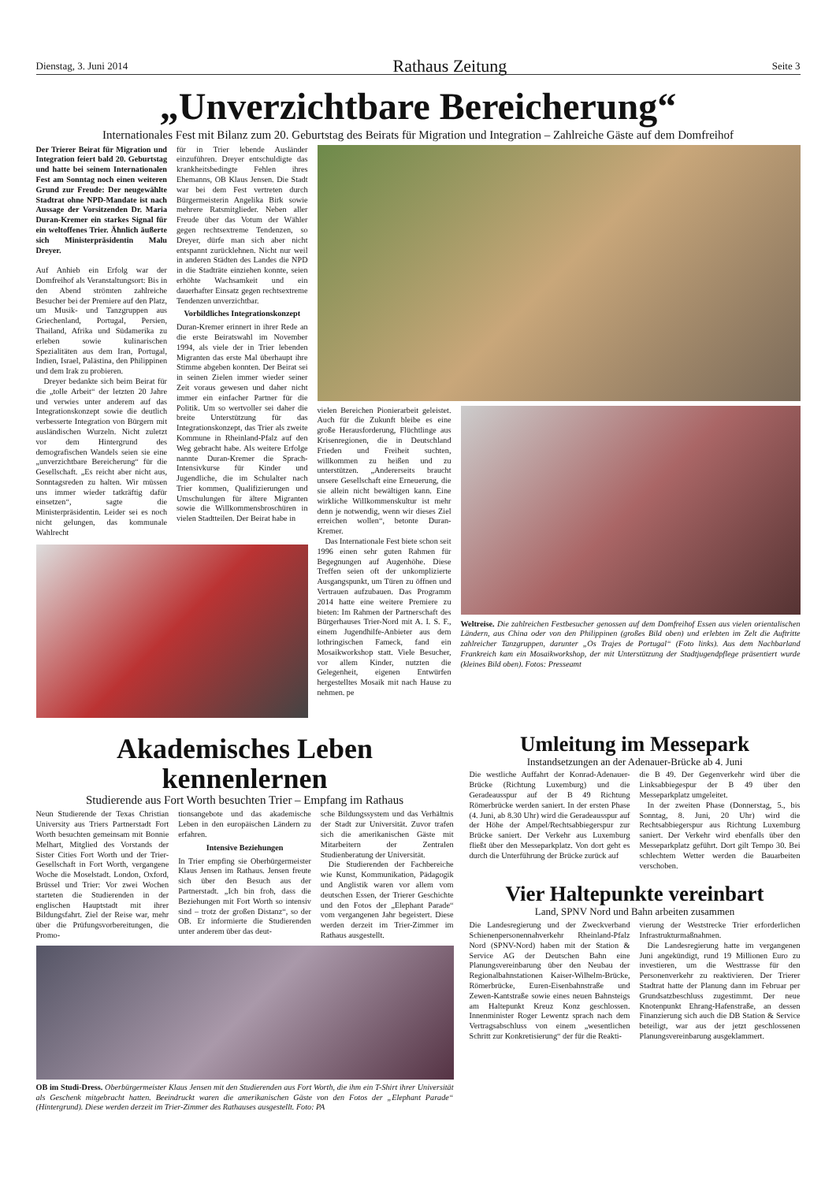Dienstag, 3. Juni 2014 Rathaus Zeitung Seite 3
„Unverzichtbare Bereicherung“
Internationales Fest mit Bilanz zum 20. Geburtstag des Beirats für Migration und Integration – Zahlreiche Gäste auf dem Domfreihof
Der Trierer Beirat für Migration und Integration feiert bald 20. Geburtstag und hatte bei seinem Internationalen Fest am Sonntag noch einen weiteren Grund zur Freude: Der neugewählte Stadtrat ohne NPD-Mandate ist nach Aussage der Vorsitzenden Dr. Maria Duran-Kremer ein starkes Signal für ein weltoffenes Trier. Ähnlich äußerte sich Ministerpräsidentin Malu Dreyer.
Auf Anhieb ein Erfolg war der Domfreihof als Veranstaltungsort: Bis in den Abend strömten zahlreiche Besucher bei der Premiere auf den Platz, um Musik- und Tanzgruppen aus Griechenland, Portugal, Persien, Thailand, Afrika und Südamerika zu erleben sowie kulinarischen Spezialitäten aus dem Iran, Portugal, Indien, Israel, Palästina, den Philippinen und dem Irak zu probieren.
Dreyer bedankte sich beim Beirat für die „tolle Arbeit“ der letzten 20 Jahre und verwies unter anderem auf das Integrationskonzept sowie die deutlich verbesserte Integration von Bürgern mit ausländischen Wurzeln. Nicht zuletzt vor dem Hintergrund des demografischen Wandels seien sie eine „unverzichtbare Bereicherung“ für die Gesellschaft. „Es reicht aber nicht aus, Sonntagsreden zu halten. Wir müssen uns immer wieder tatkräftig dafür einsetzen“, sagte die Ministerpräsidentin. Leider sei es noch nicht gelungen, das kommunale Wahlrecht
für in Trier lebende Ausländer einzuführen. Dreyer entschuldigte das krankheitsbedingte Fehlen ihres Ehemanns, OB Klaus Jensen. Die Stadt war bei dem Fest vertreten durch Bürgermeisterin Angelika Birk sowie mehrere Ratsmitglieder. Neben aller Freude über das Votum der Wähler gegen rechtsextreme Tendenzen, so Dreyer, dürfe man sich aber nicht entspannt zurücklehnen. Nicht nur weil in anderen Städten des Landes die NPD in die Stadträte einziehen konnte, seien erhöhte Wachsamkeit und ein dauerhafter Einsatz gegen rechtsextreme Tendenzen unverzichtbar.
Vorbildliches Integrationskonzept
Duran-Kremer erinnert in ihrer Rede an die erste Beiratswahl im November 1994, als viele der in Trier lebenden Migranten das erste Mal überhaupt ihre Stimme abgeben konnten. Der Beirat sei in seinen Zielen immer wieder seiner Zeit voraus gewesen und daher nicht immer ein einfacher Partner für die Politik. Um so wertvoller sei daher die breite Unterstützung für das Integrationskonzept, das Trier als zweite Kommune in Rheinland-Pfalz auf den Weg gebracht habe. Als weitere Erfolge nannte Duran-Kremer die Sprach-Intensivkurse für Kinder und Jugendliche, die im Schulalter nach Trier kommen, Qualifizierungen und Umschulungen für ältere Migranten sowie die Willkommensbroschüren in vielen Stadtteilen. Der Beirat habe in
vielen Bereichen Pionierarbeit geleistet. Auch für die Zukunft bleibe es eine große Herausforderung, Flüchtlinge aus Krisenregionen, die in Deutschland Frieden und Freiheit suchten, willkommen zu heißen und zu unterstützen. „Andererseits braucht unsere Gesellschaft eine Erneuerung, die sie allein nicht bewältigen kann. Eine wirkliche Willkommenskultur ist mehr denn je notwendig, wenn wir dieses Ziel erreichen wollen“, betonte Duran-Kremer.
Das Internationale Fest biete schon seit 1996 einen sehr guten Rahmen für Begegnungen auf Augenhöhe. Diese Treffen seien oft der unkomplizierte Ausgangspunkt, um Türen zu öffnen und Vertrauen aufzubauen. Das Programm 2014 hatte eine weitere Premiere zu bieten: Im Rahmen der Partnerschaft des Bürgerhauses Trier-Nord mit A. I. S. F., einem Jugendhilfe-Anbieter aus dem lothringischen Fameck, fand ein Mosaikworkshop statt. Viele Besucher, vor allem Kinder, nutzten die Gelegenheit, eigenen Entwürfen hergestelltes Mosaik mit nach Hause zu nehmen. pe
Weltreise. Die zahlreichen Festbesucher genossen auf dem Domfreihof Essen aus vielen orientalischen Ländern, aus China oder von den Philippinen (großes Bild oben) und erlebten im Zelt die Auftritte zahlreicher Tanzgruppen, darunter „Os Trajes de Portugal“ (Foto links). Aus dem Nachbarland Frankreich kam ein Mosaikworkshop, der mit Unterstützung der Stadtjugendpflege präsentiert wurde (kleines Bild oben). Fotos: Presseamt
Akademisches Leben kennenlernen
Studierende aus Fort Worth besuchten Trier – Empfang im Rathaus
Neun Studierende der Texas Christian University aus Triers Partnerstadt Fort Worth besuchten gemeinsam mit Bonnie Melhart, Mitglied des Vorstands der Sister Cities Fort Worth und der Trier-Gesellschaft in Fort Worth, vergangene Woche die Moselstadt. London, Oxford, Brüssel und Trier: Vor zwei Wochen starteten die Studierenden in der englischen Hauptstadt mit ihrer Bildungsfahrt. Ziel der Reise war, mehr über die Prüfungsvorbereitungen, die Promo-
tionsangebote und das akademische Leben in den europäischen Ländern zu erfahren.
Intensive Beziehungen
In Trier empfing sie Oberbürgermeister Klaus Jensen im Rathaus. Jensen freute sich über den Besuch aus der Partnerstadt. „Ich bin froh, dass die Beziehungen mit Fort Worth so intensiv sind – trotz der großen Distanz“, so der OB. Er informierte die Studierenden unter anderem über das deut-
sche Bildungssystem und das Verhältnis der Stadt zur Universität. Zuvor trafen sich die amerikanischen Gäste mit Mitarbeitern der Zentralen Studienberatung der Universität.
Die Studierenden der Fachbereiche wie Kunst, Kommunikation, Pädagogik und Anglistik waren vor allem vom deutschen Essen, der Trierer Geschichte und den Fotos der „Elephant Parade“ vom vergangenen Jahr begeistert. Diese werden derzeit im Trier-Zimmer im Rathaus ausgestellt.
OB im Studi-Dress. Oberbürgermeister Klaus Jensen mit den Studierenden aus Fort Worth, die ihm ein T-Shirt ihrer Universität als Geschenk mitgebracht hatten. Beeindruckt waren die amerikanischen Gäste von den Fotos der „Elephant Parade“ (Hintergrund). Diese werden derzeit im Trier-Zimmer des Rathauses ausgestellt. Foto: PA
Umleitung im Messepark
Instandsetzungen an der Adenauer-Brücke ab 4. Juni
Die westliche Auffahrt der Konrad-Adenauer-Brücke (Richtung Luxemburg) und die Geradeausspur auf der B 49 Richtung Römerbrücke werden saniert. In der ersten Phase (4. Juni, ab 8.30 Uhr) wird die Geradeausspur auf der Höhe der Ampel/Rechtsabbiegerspur zur Brücke saniert. Der Verkehr aus Luxemburg fließt über den Messeparkplatz. Von dort geht es durch die Unterführung der Brücke zurück auf
die B 49. Der Gegenverkehr wird über die Linksabbiegespur der B 49 über den Messeparkplatz umgeleitet.
In der zweiten Phase (Donnerstag, 5., bis Sonntag, 8. Juni, 20 Uhr) wird die Rechtsabbiegerspur aus Richtung Luxemburg saniert. Der Verkehr wird ebenfalls über den Messeparkplatz geführt. Dort gilt Tempo 30. Bei schlechtem Wetter werden die Bauarbeiten verschoben.
Vier Haltepunkte vereinbart
Land, SPNV Nord und Bahn arbeiten zusammen
Die Landesregierung und der Zweckverband Schienenpersonennahverkehr Rheinland-Pfalz Nord (SPNV-Nord) haben mit der Station & Service AG der Deutschen Bahn eine Planungsvereinbarung über den Neubau der Regionalbahnstationen Kaiser-Wilhelm-Brücke, Römerbrücke, Euren-Eisenbahnstraße und Zewen-Kantstraße sowie eines neuen Bahnsteigs am Haltepunkt Kreuz Konz geschlossen. Innenminister Roger Lewentz sprach nach dem Vertragsabschluss von einem „wesentlichen Schritt zur Konkretisierung“ der für die Reakti-
vierung der Weststrecke Trier erforderlichen Infrastrukturmaßnahmen.
Die Landesregierung hatte im vergangenen Juni angekündigt, rund 19 Millionen Euro zu investieren, um die Westtrasse für den Personenverkehr zu reaktivieren. Der Trierer Stadtrat hatte der Planung dann im Februar per Grundsatzbeschluss zugestimmt. Der neue Knotenpunkt Ehrang-Hafenstraße, an dessen Finanzierung sich auch die DB Station & Service beteiligt, war aus der jetzt geschlossenen Planungsvereinbarung ausgeklammert.